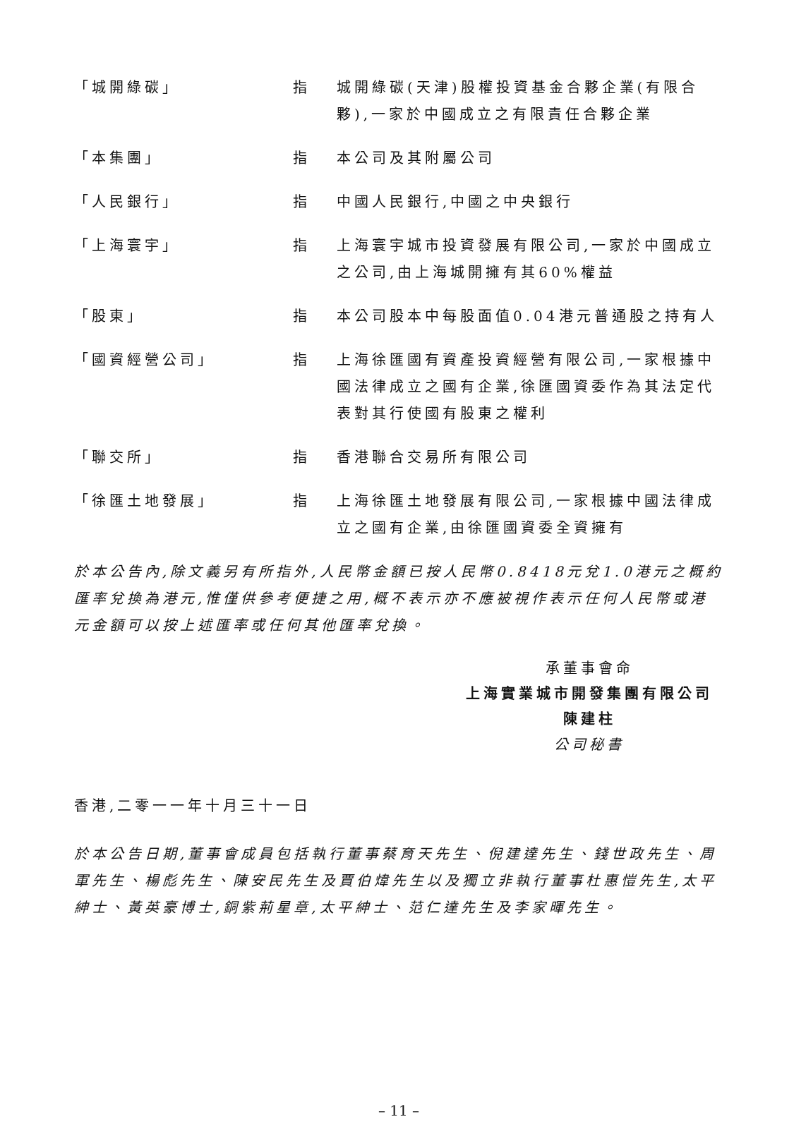| 「城開綠碳」 | 指 | 城開綠碳(天津)股權投資基金合夥企業(有限合夥),一家於中國成立之有限責任合夥企業 |
| 「本集團」 | 指 | 本公司及其附屬公司 |
| 「人民銀行」 | 指 | 中國人民銀行,中國之中央銀行 |
| 「上海寰宇」 | 指 | 上海寰宇城市投資發展有限公司,一家於中國成立之公司,由上海城開擁有其60%權益 |
| 「股東」 | 指 | 本公司股本中每股面值0.04港元普通股之持有人 |
| 「國資經營公司」 | 指 | 上海徐匯國有資產投資經營有限公司,一家根據中國法律成立之國有企業,徐匯國資委作為其法定代表對其行使國有股東之權利 |
| 「聯交所」 | 指 | 香港聯合交易所有限公司 |
| 「徐匯土地發展」 | 指 | 上海徐匯土地發展有限公司,一家根據中國法律成立之國有企業,由徐匯國資委全資擁有 |
於本公告內,除文義另有所指外,人民幣金額已按人民幣0.8418元兌1.0港元之概約匯率兌換為港元,惟僅供參考便捷之用,概不表示亦不應被視作表示任何人民幣或港元金額可以按上述匯率或任何其他匯率兌換。
承董事會命
上海實業城市開發集團有限公司
陳建柱
公司秘書
香港,二零一一年十月三十一日
於本公告日期,董事會成員包括執行董事蔡育天先生、倪建達先生、錢世政先生、周軍先生、楊彪先生、陳安民先生及賈伯煒先生以及獨立非執行董事杜惠愷先生,太平紳士、黃英豪博士,銅紫荊星章,太平紳士、范仁達先生及李家暉先生。
– 11 –